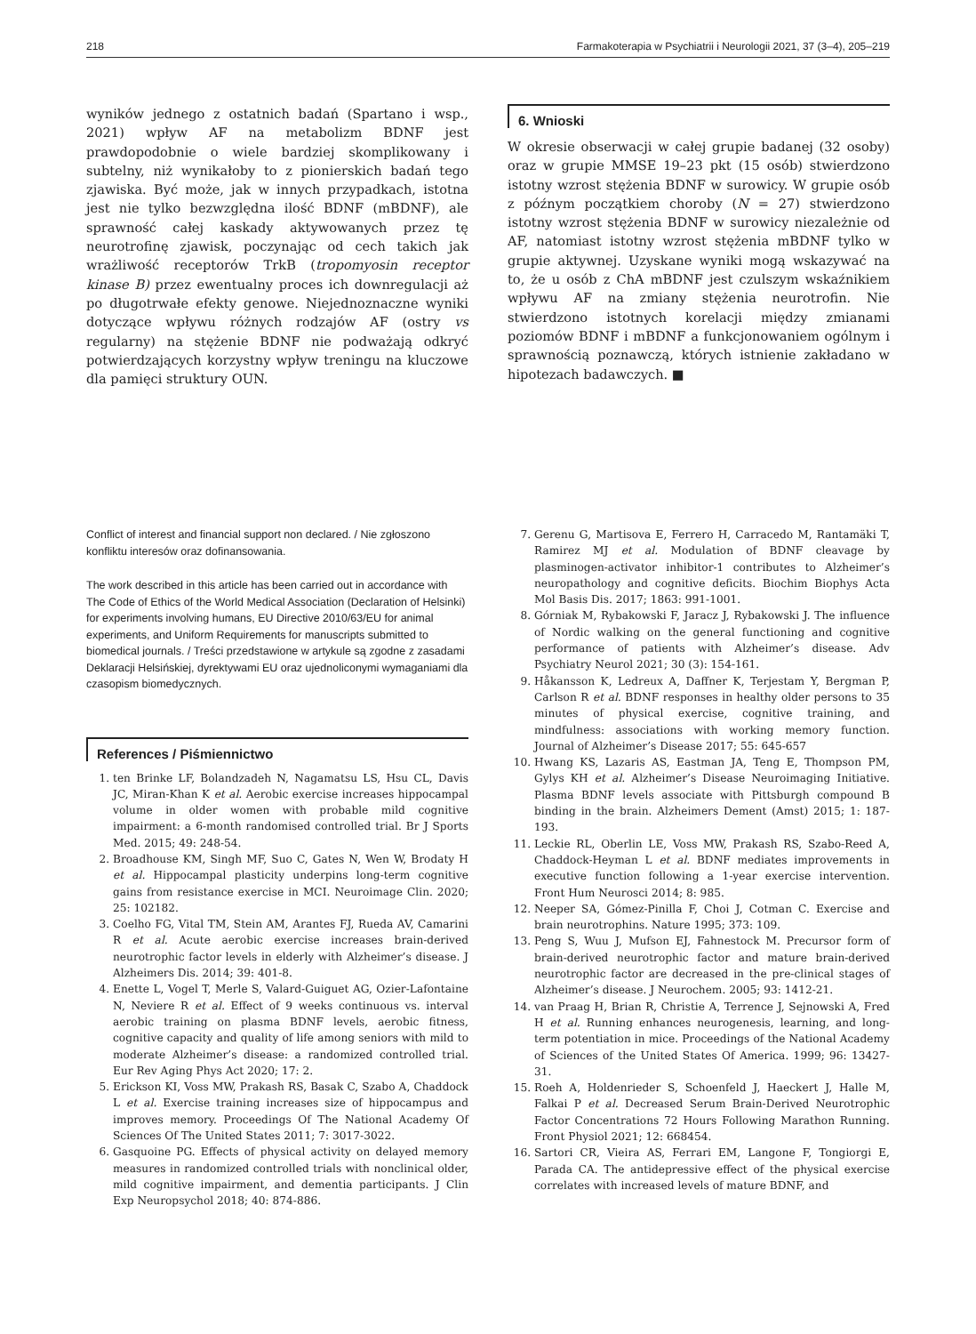218 Farmakoterapia w Psychiatrii i Neurologii 2021, 37 (3–4), 205–219
wyników jednego z ostatnich badań (Spartano i wsp., 2021) wpływ AF na metabolizm BDNF jest prawdopodobnie o wiele bardziej skomplikowany i subtelny, niż wynikałoby to z pionierskich badań tego zjawiska. Być może, jak w innych przypadkach, istotna jest nie tylko bezwzględna ilość BDNF (mBDNF), ale sprawność całej kaskady aktywowanych przez tę neurotrofinę zjawisk, poczynając od cech takich jak wrażliwość receptorów TrkB (tropomyosin receptor kinase B) przez ewentualny proces ich downregulacji aż po długotrwałe efekty genowe. Niejednoznaczne wyniki dotyczące wpływu różnych rodzajów AF (ostry vs regularny) na stężenie BDNF nie podważają odkryć potwierdzających korzystny wpływ treningu na kluczowe dla pamięci struktury OUN.
6. Wnioski
W okresie obserwacji w całej grupie badanej (32 osoby) oraz w grupie MMSE 19–23 pkt (15 osób) stwierdzono istotny wzrost stężenia BDNF w surowicy. W grupie osób z późnym początkiem choroby (N = 27) stwierdzono istotny wzrost stężenia BDNF w surowicy niezależnie od AF, natomiast istotny wzrost stężenia mBDNF tylko w grupie aktywnej. Uzyskane wyniki mogą wskazywać na to, że u osób z ChA mBDNF jest czulszym wskaźnikiem wpływu AF na zmiany stężenia neurotrofin. Nie stwierdzono istotnych korelacji między zmianami poziomów BDNF i mBDNF a funkcjonowaniem ogólnym i sprawnością poznawczą, których istnienie zakładano w hipotezach badawczych. ■
Conflict of interest and financial support non declared. / Nie zgłoszono konfliktu interesów oraz dofinansowania.
The work described in this article has been carried out in accordance with The Code of Ethics of the World Medical Association (Declaration of Helsinki) for experiments involving humans, EU Directive 2010/63/EU for animal experiments, and Uniform Requirements for manuscripts submitted to biomedical journals. / Treści przedstawione w artykule są zgodne z zasadami Deklaracji Helsińskiej, dyrektywami EU oraz ujednoliconymi wymaganiami dla czasopism biomedycznych.
References / Piśmiennictwo
1. ten Brinke LF, Bolandzadeh N, Nagamatsu LS, Hsu CL, Davis JC, Miran-Khan K et al. Aerobic exercise increases hippocampal volume in older women with probable mild cognitive impairment: a 6-month randomised controlled trial. Br J Sports Med. 2015; 49: 248-54.
2. Broadhouse KM, Singh MF, Suo C, Gates N, Wen W, Brodaty H et al. Hippocampal plasticity underpins long-term cognitive gains from resistance exercise in MCI. Neuroimage Clin. 2020; 25: 102182.
3. Coelho FG, Vital TM, Stein AM, Arantes FJ, Rueda AV, Camarini R et al. Acute aerobic exercise increases brain-derived neurotrophic factor levels in elderly with Alzheimer’s disease. J Alzheimers Dis. 2014; 39: 401-8.
4. Enette L, Vogel T, Merle S, Valard-Guiguet AG, Ozier-Lafontaine N, Neviere R et al. Effect of 9 weeks continuous vs. interval aerobic training on plasma BDNF levels, aerobic fitness, cognitive capacity and quality of life among seniors with mild to moderate Alzheimer’s disease: a randomized controlled trial. Eur Rev Aging Phys Act 2020; 17: 2.
5. Erickson KI, Voss MW, Prakash RS, Basak C, Szabo A, Chaddock L et al. Exercise training increases size of hippocampus and improves memory. Proceedings Of The National Academy Of Sciences Of The United States 2011; 7: 3017-3022.
6. Gasquoine PG. Effects of physical activity on delayed memory measures in randomized controlled trials with nonclinical older, mild cognitive impairment, and dementia participants. J Clin Exp Neuropsychol 2018; 40: 874-886.
7. Gerenu G, Martisova E, Ferrero H, Carracedo M, Rantamäki T, Ramirez MJ et al. Modulation of BDNF cleavage by plasminogen-activator inhibitor-1 contributes to Alzheimer’s neuropathology and cognitive deficits. Biochim Biophys Acta Mol Basis Dis. 2017; 1863: 991-1001.
8. Górniak M, Rybakowski F, Jaracz J, Rybakowski J. The influence of Nordic walking on the general functioning and cognitive performance of patients with Alzheimer’s disease. Adv Psychiatry Neurol 2021; 30 (3): 154-161.
9. Håkansson K, Ledreux A, Daffner K, Terjestam Y, Bergman P, Carlson R et al. BDNF responses in healthy older persons to 35 minutes of physical exercise, cognitive training, and mindfulness: associations with working memory function. Journal of Alzheimer’s Disease 2017; 55: 645-657
10. Hwang KS, Lazaris AS, Eastman JA, Teng E, Thompson PM, Gylys KH et al. Alzheimer’s Disease Neuroimaging Initiative. Plasma BDNF levels associate with Pittsburgh compound B binding in the brain. Alzheimers Dement (Amst) 2015; 1: 187-193.
11. Leckie RL, Oberlin LE, Voss MW, Prakash RS, Szabo-Reed A, Chaddock-Heyman L et al. BDNF mediates improvements in executive function following a 1-year exercise intervention. Front Hum Neurosci 2014; 8: 985.
12. Neeper SA, Gómez-Pinilla F, Choi J, Cotman C. Exercise and brain neurotrophins. Nature 1995; 373: 109.
13. Peng S, Wuu J, Mufson EJ, Fahnestock M. Precursor form of brain-derived neurotrophic factor and mature brain-derived neurotrophic factor are decreased in the pre-clinical stages of Alzheimer’s disease. J Neurochem. 2005; 93: 1412-21.
14. van Praag H, Brian R, Christie A, Terrence J, Sejnowski A, Fred H et al. Running enhances neurogenesis, learning, and long-term potentiation in mice. Proceedings of the National Academy of Sciences of the United States Of America. 1999; 96: 13427-31.
15. Roeh A, Holdenrieder S, Schoenfeld J, Haeckert J, Halle M, Falkai P et al. Decreased Serum Brain-Derived Neurotrophic Factor Concentrations 72 Hours Following Marathon Running. Front Physiol 2021; 12: 668454.
16. Sartori CR, Vieira AS, Ferrari EM, Langone F, Tongiorgi E, Parada CA. The antidepressive effect of the physical exercise correlates with increased levels of mature BDNF, and